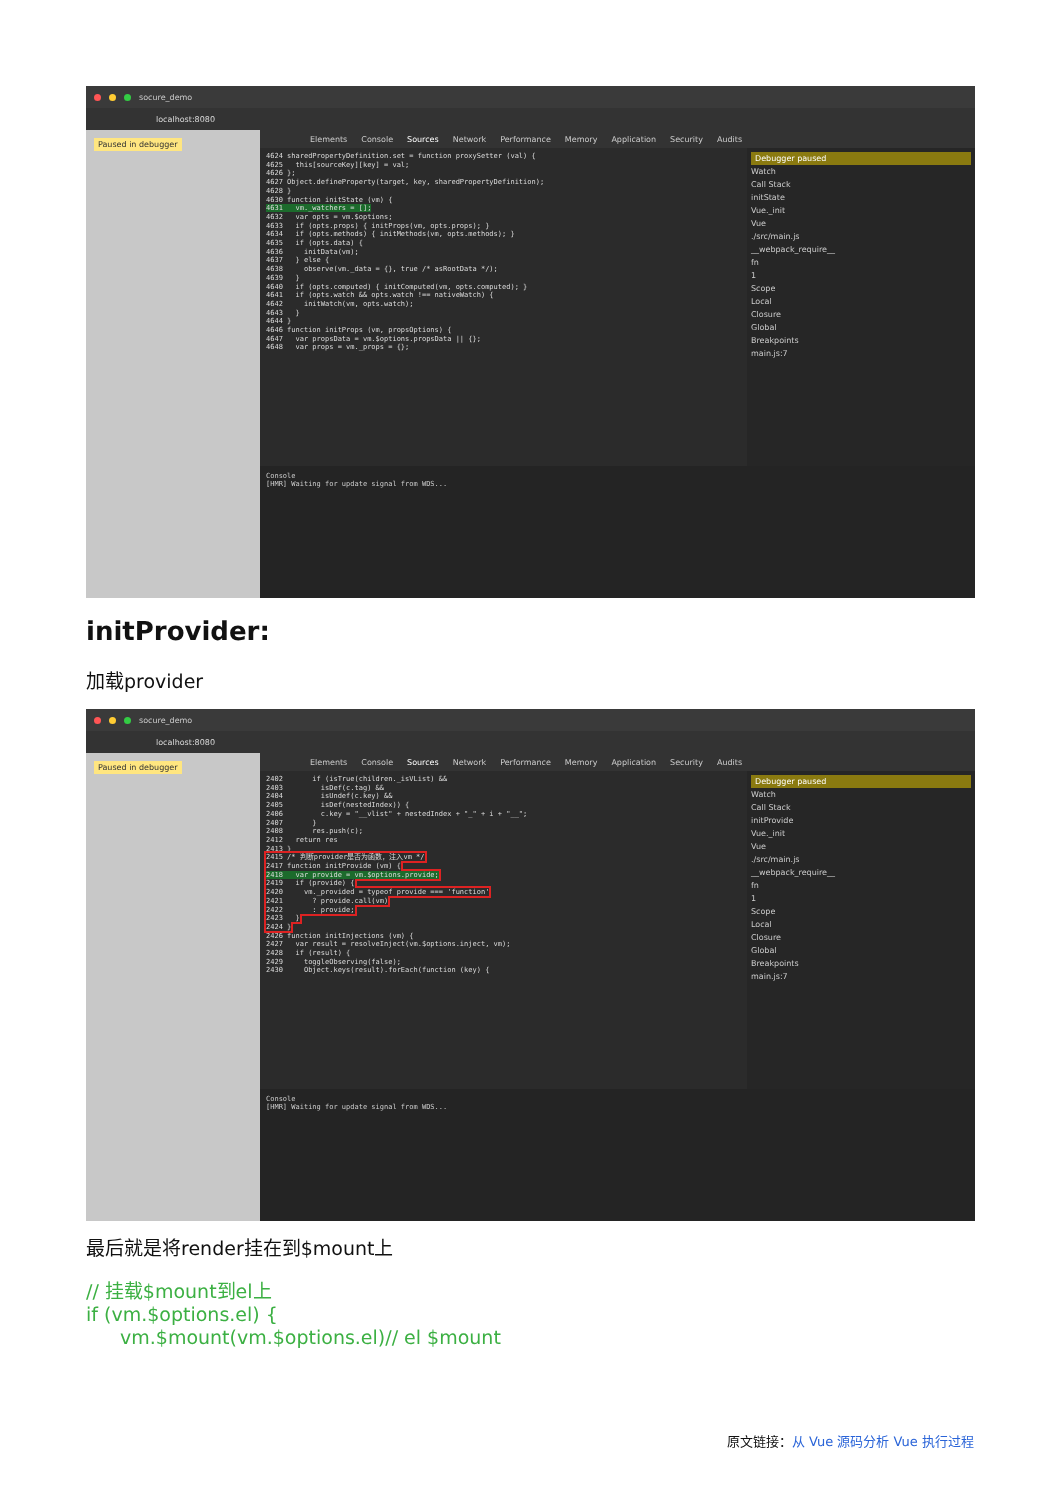socure_demo
localhost:8080
Paused in debugger
Elements Console Sources Network Performance Memory Application Security Audits
4624 sharedPropertyDefinition.set = function proxySetter (val) { 4625 this[sourceKey][key] = val; 4626 }; 4627 Object.defineProperty(target, key, sharedPropertyDefinition); 4628 } 4630 function initState (vm) { 4631 vm._watchers = []; 4632 var opts = vm.$options; 4633 if (opts.props) { initProps(vm, opts.props); } 4634 if (opts.methods) { initMethods(vm, opts.methods); } 4635 if (opts.data) { 4636 initData(vm); 4637 } else { 4638 observe(vm._data = {}, true /* asRootData */); 4639 } 4640 if (opts.computed) { initComputed(vm, opts.computed); } 4641 if (opts.watch && opts.watch !== nativeWatch) { 4642 initWatch(vm, opts.watch); 4643 } 4644 } 4646 function initProps (vm, propsOptions) { 4647 var propsData = vm.$options.propsData || {}; 4648 var props = vm._props = {};
Debugger paused
Watch
Call Stack
initState
Vue._init
Vue
./src/main.js
__webpack_require__
fn
1
Scope
Local
Closure
Global
Breakpoints
main.js:7
Console
[HMR] Waiting for update signal from WDS...
initProvider:
加载provider
socure_demo
localhost:8080
Paused in debugger
Elements Console Sources Network Performance Memory Application Security Audits
2402 if (isTrue(children._isVList) && 2403 isDef(c.tag) && 2404 isUndef(c.key) && 2405 isDef(nestedIndex)) { 2406 c.key = "__vlist" + nestedIndex + "_" + i + "__"; 2407 } 2408 res.push(c); 2412 return res 2413 } 2415 /* 判断provider是否为函数，注入vm */ 2417 function initProvide (vm) { 2418 var provide = vm.$options.provide; 2419 if (provide) { 2420 vm._provided = typeof provide === 'function' 2421 ? provide.call(vm) 2422 : provide; 2423 } 2424 } 2426 function initInjections (vm) { 2427 var result = resolveInject(vm.$options.inject, vm); 2428 if (result) { 2429 toggleObserving(false); 2430 Object.keys(result).forEach(function (key) {
Debugger paused
Watch
Call Stack
initProvide
Vue._init
Vue
./src/main.js
__webpack_require__
fn
1
Scope
Local
Closure
Global
Breakpoints
main.js:7
Console
[HMR] Waiting for update signal from WDS...
最后就是将render挂在到$mount上
// 挂载$mount到el上
if (vm.$options.el) {
vm.$mount(vm.$options.el)// el $mount
原文链接：从 Vue 源码分析 Vue 执行过程